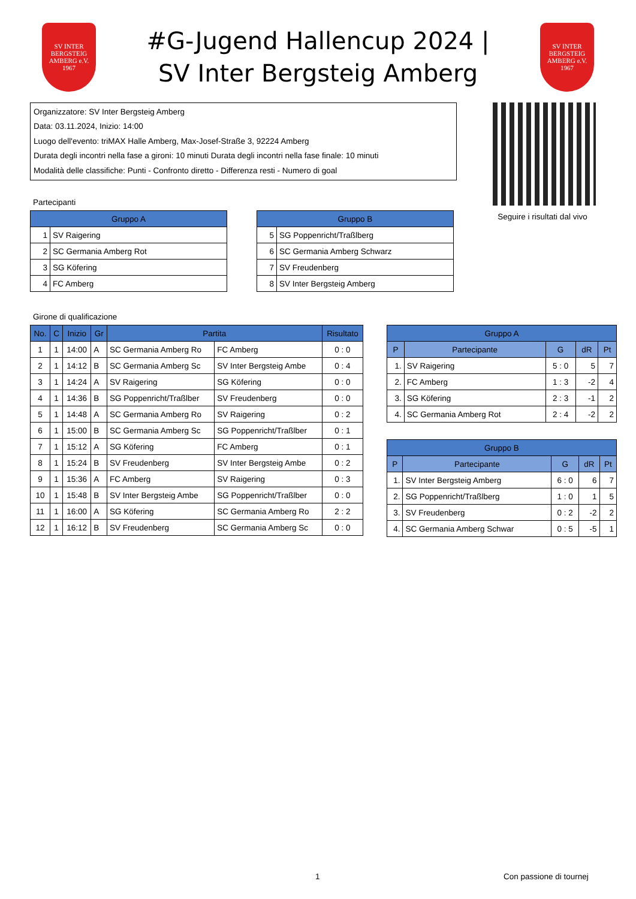SV INTER BERGSTEIG AMBERG e.V. 1967
#G-Jugend Hallencup 2024 |
SV Inter Bergsteig Amberg
SV INTER BERGSTEIG AMBERG e.V. 1967
Organizzatore: SV Inter Bergsteig Amberg
Data: 03.11.2024, Inizio: 14:00
Luogo dell'evento: triMAX Halle Amberg, Max-Josef-Straße 3, 92224 Amberg
Durata degli incontri nella fase a gironi: 10 minuti Durata degli incontri nella fase finale: 10 minuti
Modalità delle classifiche: Punti - Confronto diretto - Differenza resti - Numero di goal
Seguire i risultati dal vivo
Partecipanti
| Gruppo A | |
| --- | --- |
| 1 | SV Raigering |
| 2 | SC Germania Amberg Rot |
| 3 | SG Köfering |
| 4 | FC Amberg |
| Gruppo B | |
| --- | --- |
| 5 | SG Poppenricht/Traßlberg |
| 6 | SC Germania Amberg Schwarz |
| 7 | SV Freudenberg |
| 8 | SV Inter Bergsteig Amberg |
Girone di qualificazione
| No. | C | Inizio | Gr | Partita | | Risultato |
| --- | --- | --- | --- | --- | --- | --- |
| 1 | 1 | 14:00 | A | SC Germania Amberg Ro | FC Amberg | 0 : 0 |
| 2 | 1 | 14:12 | B | SC Germania Amberg Sc | SV Inter Bergsteig Ambe | 0 : 4 |
| 3 | 1 | 14:24 | A | SV Raigering | SG Köfering | 0 : 0 |
| 4 | 1 | 14:36 | B | SG Poppenricht/Traßlber | SV Freudenberg | 0 : 0 |
| 5 | 1 | 14:48 | A | SC Germania Amberg Ro | SV Raigering | 0 : 2 |
| 6 | 1 | 15:00 | B | SC Germania Amberg Sc | SG Poppenricht/Traßlber | 0 : 1 |
| 7 | 1 | 15:12 | A | SG Köfering | FC Amberg | 0 : 1 |
| 8 | 1 | 15:24 | B | SV Freudenberg | SV Inter Bergsteig Ambe | 0 : 2 |
| 9 | 1 | 15:36 | A | FC Amberg | SV Raigering | 0 : 3 |
| 10 | 1 | 15:48 | B | SV Inter Bergsteig Ambe | SG Poppenricht/Traßlber | 0 : 0 |
| 11 | 1 | 16:00 | A | SG Köfering | SC Germania Amberg Ro | 2 : 2 |
| 12 | 1 | 16:12 | B | SV Freudenberg | SC Germania Amberg Sc | 0 : 0 |
| Gruppo A | | | | |
| --- | --- | --- | --- | --- |
| P | Partecipante | G | dR | Pt |
| 1. | SV Raigering | 5 : 0 | 5 | 7 |
| 2. | FC Amberg | 1 : 3 | -2 | 4 |
| 3. | SG Köfering | 2 : 3 | -1 | 2 |
| 4. | SC Germania Amberg Rot | 2 : 4 | -2 | 2 |
| Gruppo B | | | | |
| --- | --- | --- | --- | --- |
| P | Partecipante | G | dR | Pt |
| 1. | SV Inter Bergsteig Amberg | 6 : 0 | 6 | 7 |
| 2. | SG Poppenricht/Traßlberg | 1 : 0 | 1 | 5 |
| 3. | SV Freudenberg | 0 : 2 | -2 | 2 |
| 4. | SC Germania Amberg Schwar | 0 : 5 | -5 | 1 |
1 Con passione di tournej